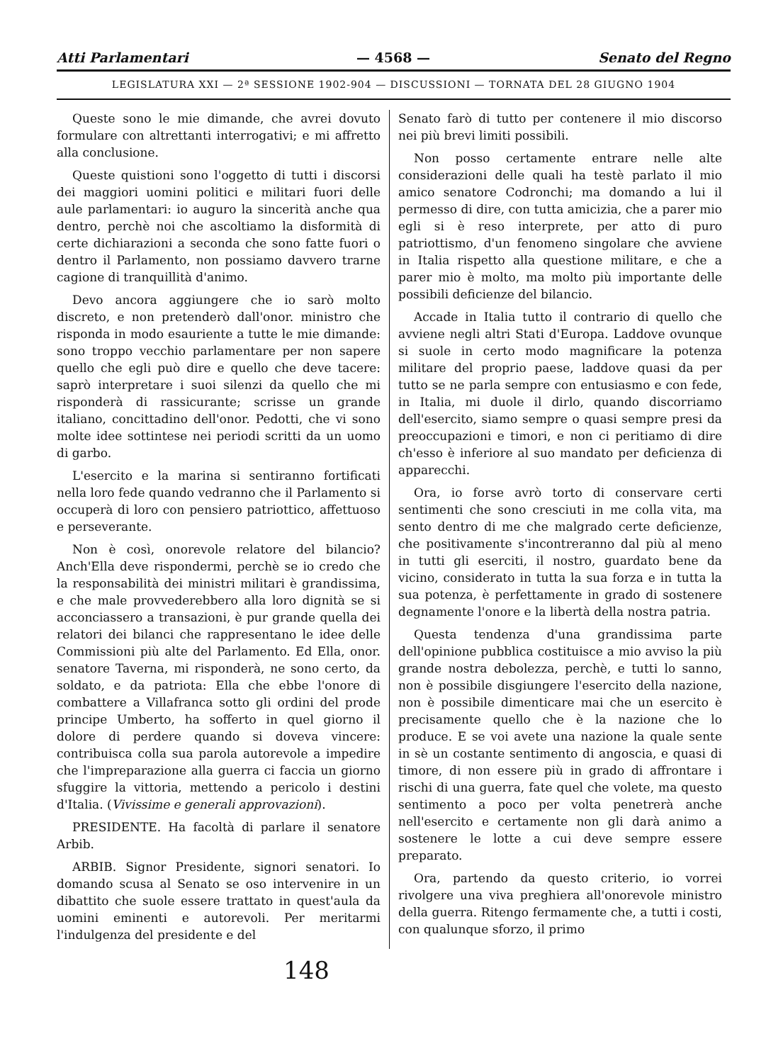Atti Parlamentari — 4568 — Senato del Regno
LEGISLATURA XXI — 2ª SESSIONE 1902-904 — DISCUSSIONI — TORNATA DEL 28 GIUGNO 1904
Queste sono le mie dimande, che avrei dovuto formulare con altrettanti interrogativi; e mi affretto alla conclusione.
Queste quistioni sono l'oggetto di tutti i discorsi dei maggiori uomini politici e militari fuori delle aule parlamentari: io auguro la sincerità anche qua dentro, perchè noi che ascoltiamo la disformità di certe dichiarazioni a seconda che sono fatte fuori o dentro il Parlamento, non possiamo davvero trarne cagione di tranquillità d'animo.
Devo ancora aggiungere che io sarò molto discreto, e non pretenderò dall'onor. ministro che risponda in modo esauriente a tutte le mie dimande: sono troppo vecchio parlamentare per non sapere quello che egli può dire e quello che deve tacere: saprò interpretare i suoi silenzi da quello che mi risponderà di rassicurante; scrisse un grande italiano, concittadino dell'onor. Pedotti, che vi sono molte idee sottintese nei periodi scritti da un uomo di garbo.
L'esercito e la marina si sentiranno fortificati nella loro fede quando vedranno che il Parlamento si occuperà di loro con pensiero patriottico, affettuoso e perseverante.
Non è così, onorevole relatore del bilancio? Anch'Ella deve rispondermi, perchè se io credo che la responsabilità dei ministri militari è grandissima, e che male provvederebbero alla loro dignità se si acconciassero a transazioni, è pur grande quella dei relatori dei bilanci che rappresentano le idee delle Commissioni più alte del Parlamento. Ed Ella, onor. senatore Taverna, mi risponderà, ne sono certo, da soldato, e da patriota: Ella che ebbe l'onore di combattere a Villafranca sotto gli ordini del prode principe Umberto, ha sofferto in quel giorno il dolore di perdere quando si doveva vincere: contribuisca colla sua parola autorevole a impedire che l'impreparazione alla guerra ci faccia un giorno sfuggire la vittoria, mettendo a pericolo i destini d'Italia. (Vivissime e generali approvazioni).
PRESIDENTE. Ha facoltà di parlare il senatore Arbib.
ARBIB. Signor Presidente, signori senatori. Io domando scusa al Senato se oso intervenire in un dibattito che suole essere trattato in quest'aula da uomini eminenti e autorevoli. Per meritarmi l'indulgenza del presidente e del
Senato farò di tutto per contenere il mio discorso nei più brevi limiti possibili.
Non posso certamente entrare nelle alte considerazioni delle quali ha testè parlato il mio amico senatore Codronchi; ma domando a lui il permesso di dire, con tutta amicizia, che a parer mio egli si è reso interprete, per atto di puro patriottismo, d'un fenomeno singolare che avviene in Italia rispetto alla questione militare, e che a parer mio è molto, ma molto più importante delle possibili deficienze del bilancio.
Accade in Italia tutto il contrario di quello che avviene negli altri Stati d'Europa. Laddove ovunque si suole in certo modo magnificare la potenza militare del proprio paese, laddove quasi da per tutto se ne parla sempre con entusiasmo e con fede, in Italia, mi duole il dirlo, quando discorriamo dell'esercito, siamo sempre o quasi sempre presi da preoccupazioni e timori, e non ci peritiamo di dire ch'esso è inferiore al suo mandato per deficienza di apparecchi.
Ora, io forse avrò torto di conservare certi sentimenti che sono cresciuti in me colla vita, ma sento dentro di me che malgrado certe deficienze, che positivamente s'incontreranno dal più al meno in tutti gli eserciti, il nostro, guardato bene da vicino, considerato in tutta la sua forza e in tutta la sua potenza, è perfettamente in grado di sostenere degnamente l'onore e la libertà della nostra patria.
Questa tendenza d'una grandissima parte dell'opinione pubblica costituisce a mio avviso la più grande nostra debolezza, perchè, e tutti lo sanno, non è possibile disgiungere l'esercito della nazione, non è possibile dimenticare mai che un esercito è precisamente quello che è la nazione che lo produce. E se voi avete una nazione la quale sente in sè un costante sentimento di angoscia, e quasi di timore, di non essere più in grado di affrontare i rischi di una guerra, fate quel che volete, ma questo sentimento a poco per volta penetrerà anche nell'esercito e certamente non gli darà animo a sostenere le lotte a cui deve sempre essere preparato.
Ora, partendo da questo criterio, io vorrei rivolgere una viva preghiera all'onorevole ministro della guerra. Ritengo fermamente che, a tutti i costi, con qualunque sforzo, il primo
148